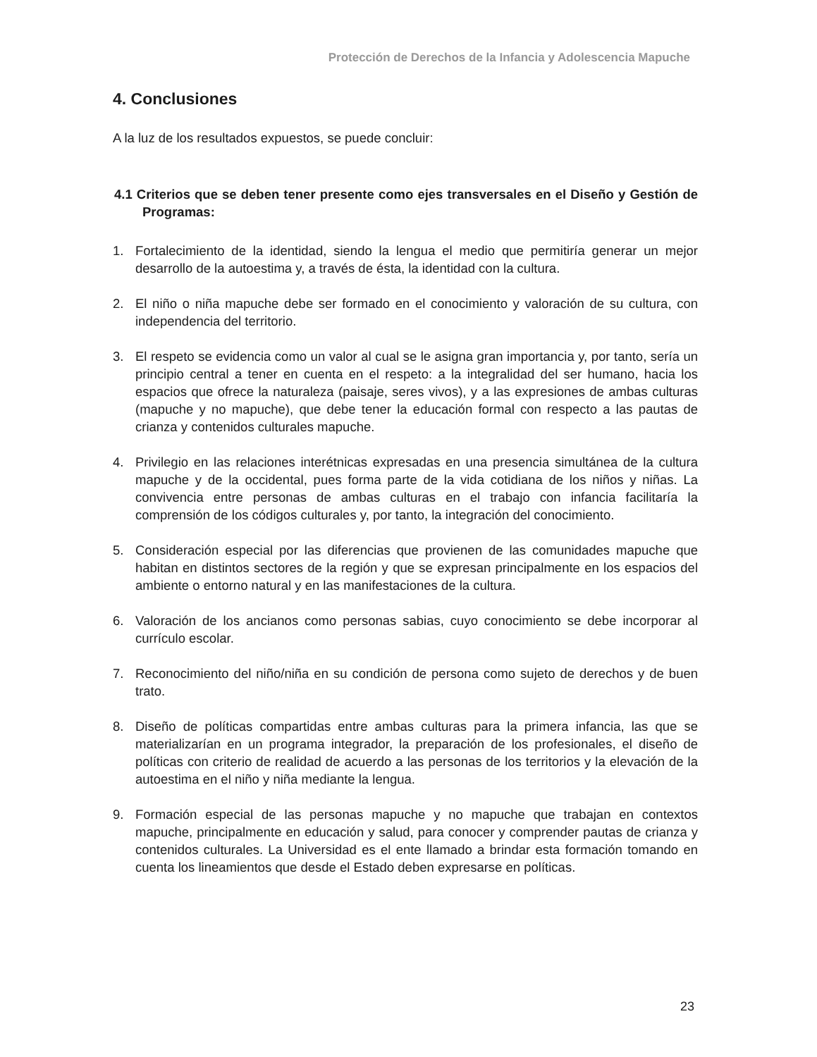Protección de Derechos de la Infancia y Adolescencia Mapuche
4. Conclusiones
A la luz de los resultados expuestos, se puede concluir:
4.1 Criterios que se deben tener presente como ejes transversales en el Diseño y Gestión de Programas:
1. Fortalecimiento de la identidad, siendo la lengua el medio que permitiría generar un mejor desarrollo de la autoestima y, a través de ésta, la identidad con la cultura.
2. El niño o niña mapuche debe ser formado en el conocimiento y valoración de su cultura, con independencia del territorio.
3. El respeto se evidencia como un valor al cual se le asigna gran importancia y, por tanto, sería un principio central a tener en cuenta en el respeto: a la integralidad del ser humano, hacia los espacios que ofrece la naturaleza (paisaje, seres vivos), y a las expresiones de ambas culturas (mapuche y no mapuche), que debe tener la educación formal con respecto a las pautas de crianza y contenidos culturales mapuche.
4. Privilegio en las relaciones interétnicas expresadas en una presencia simultánea de la cultura mapuche y de la occidental, pues forma parte de la vida cotidiana de los niños y niñas. La convivencia entre personas de ambas culturas en el trabajo con infancia facilitaría la comprensión de los códigos culturales y, por tanto, la integración del conocimiento.
5. Consideración especial por las diferencias que provienen de las comunidades mapuche que habitan en distintos sectores de la región y que se expresan principalmente en los espacios del ambiente o entorno natural y en las manifestaciones de la cultura.
6. Valoración de los ancianos como personas sabias, cuyo conocimiento se debe incorporar al currículo escolar.
7. Reconocimiento del niño/niña en su condición de persona como sujeto de derechos y de buen trato.
8. Diseño de políticas compartidas entre ambas culturas para la primera infancia, las que se materializarían en un programa integrador, la preparación de los profesionales, el diseño de políticas con criterio de realidad de acuerdo a las personas de los territorios y la elevación de la autoestima en el niño y niña mediante la lengua.
9. Formación especial de las personas mapuche y no mapuche que trabajan en contextos mapuche, principalmente en educación y salud, para conocer y comprender pautas de crianza y contenidos culturales. La Universidad es el ente llamado a brindar esta formación tomando en cuenta los lineamientos que desde el Estado deben expresarse en políticas.
23